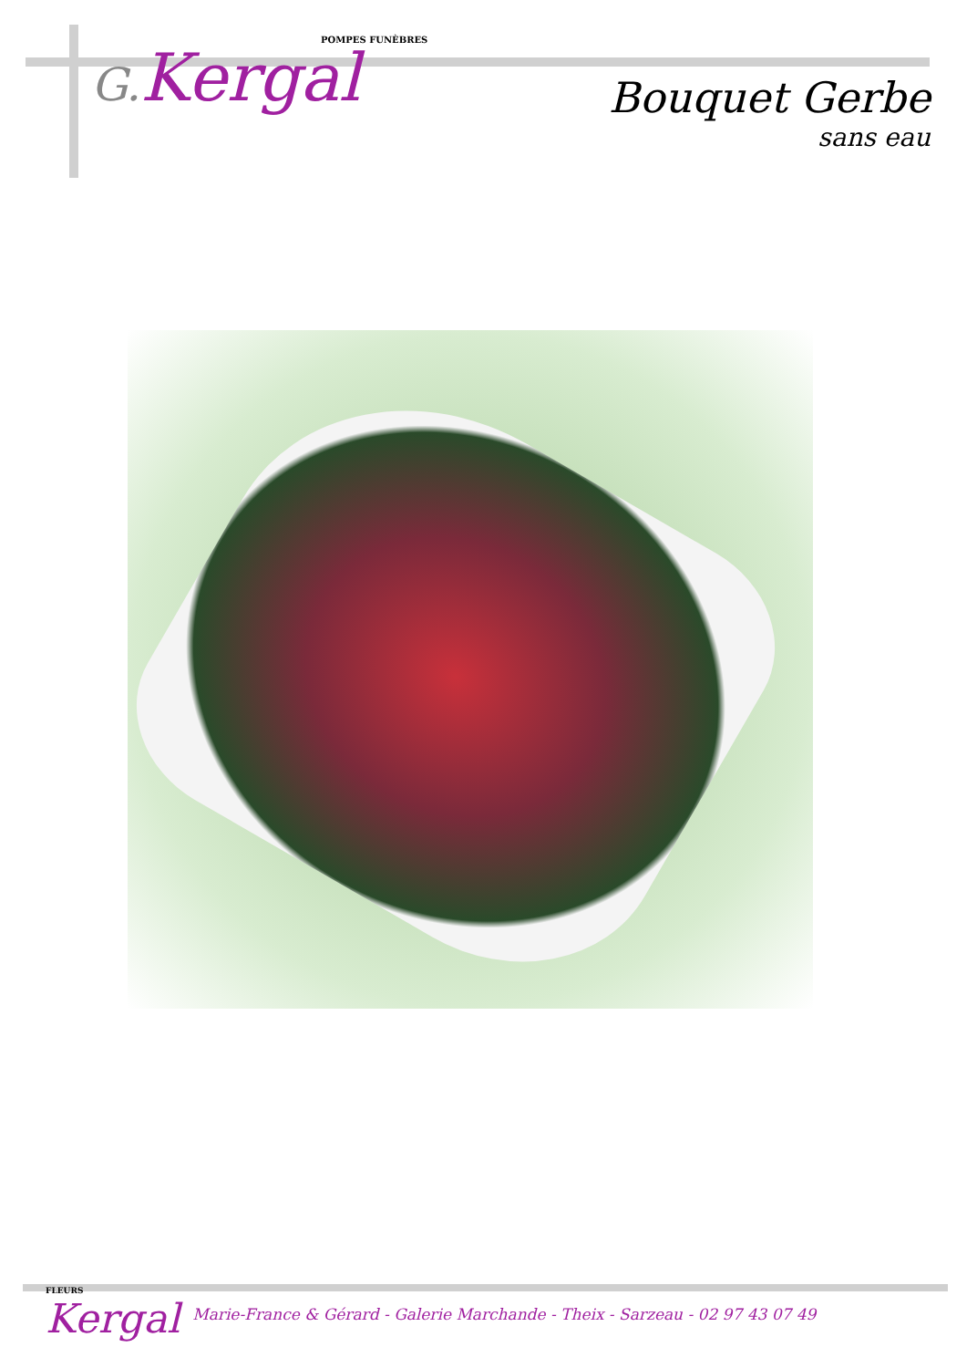POMPES FUNÈBRES
G. Kergal
Bouquet Gerbe
sans eau
FLEURS
Kergal
Marie-France & Gérard - Galerie Marchande - Theix - Sarzeau - 02 97 43 07 49